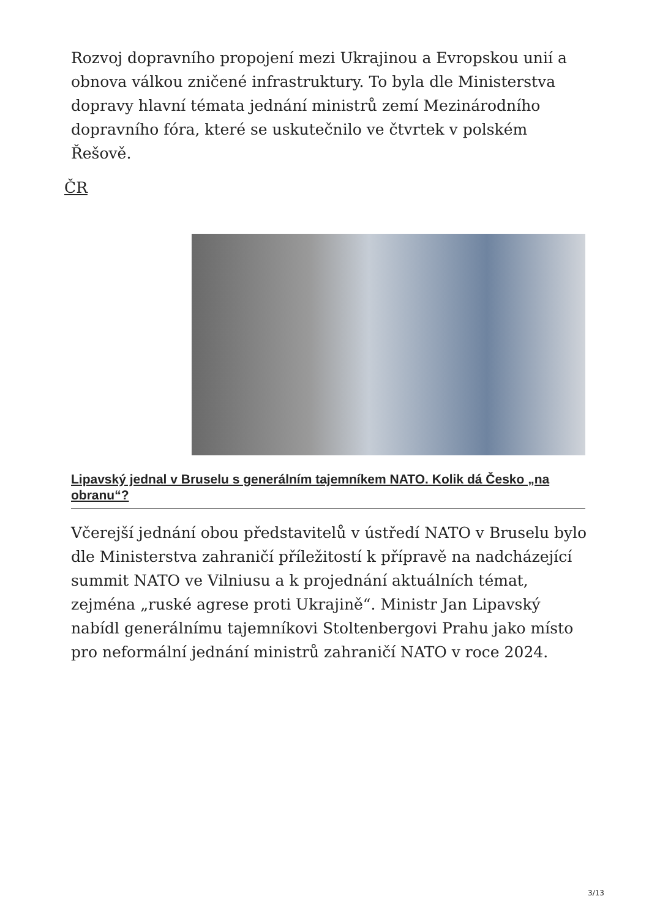Rozvoj dopravního propojení mezi Ukrajinou a Evropskou unií a obnova válkou zničené infrastruktury. To byla dle Ministerstva dopravy hlavní témata jednání ministrů zemí Mezinárodního dopravního fóra, které se uskutečnilo ve čtvrtek v polském Řešově.
ČR
Lipavský jednal v Bruselu s generálním tajemníkem NATO. Kolik dá Česko „na obranu“?
Včerejší jednání obou představitelů v ústředí NATO v Bruselu bylo dle Ministerstva zahraničí příležitostí k přípravě na nadcházející summit NATO ve Vilniusu a k projednání aktuálních témat, zejména „ruské agrese proti Ukrajině“. Ministr Jan Lipavský nabídl generálnímu tajemníkovi Stoltenbergovi Prahu jako místo pro neformální jednání ministrů zahraničí NATO v roce 2024.
3/13